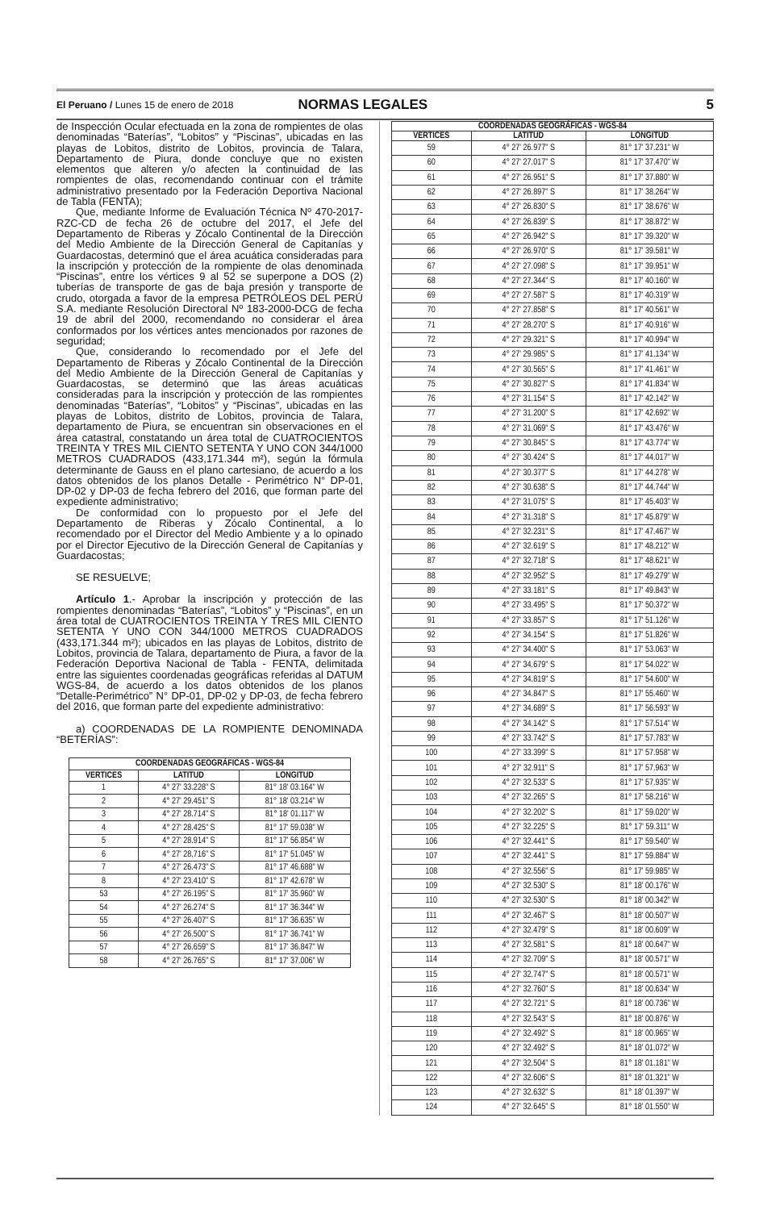El Peruano / Lunes 15 de enero de 2018 NORMAS LEGALES 5
de Inspección Ocular efectuada en la zona de rompientes de olas denominadas “Baterías”, “Lobitos” y “Piscinas”, ubicadas en las playas de Lobitos, distrito de Lobitos, provincia de Talara, Departamento de Piura, donde concluye que no existen elementos que alteren y/o afecten la continuidad de las rompientes de olas, recomendando continuar con el trámite administrativo presentado por la Federación Deportiva Nacional de Tabla (FENTA);
Que, mediante Informe de Evaluación Técnica Nº 470-2017-RZC-CD de fecha 26 de octubre del 2017, el Jefe del Departamento de Riberas y Zócalo Continental de la Dirección del Medio Ambiente de la Dirección General de Capitanías y Guardacostas, determinó que el área acuática consideradas para la inscripción y protección de la rompiente de olas denominada “Piscinas”, entre los vértices 9 al 52 se superpone a DOS (2) tuberías de transporte de gas de baja presión y transporte de crudo, otorgada a favor de la empresa PETRÓLEOS DEL PERÚ S.A. mediante Resolución Directoral Nº 183-2000-DCG de fecha 19 de abril del 2000, recomendando no considerar el área conformados por los vértices antes mencionados por razones de seguridad;
Que, considerando lo recomendado por el Jefe del Departamento de Riberas y Zócalo Continental de la Dirección del Medio Ambiente de la Dirección General de Capitanías y Guardacostas, se determinó que las áreas acuáticas consideradas para la inscripción y protección de las rompientes denominadas “Baterías”, “Lobitos” y “Piscinas”, ubicadas en las playas de Lobitos, distrito de Lobitos, provincia de Talara, departamento de Piura, se encuentran sin observaciones en el área catastral, constatando un área total de CUATROCIENTOS TREINTA Y TRES MIL CIENTO SETENTA Y UNO CON 344/1000 METROS CUADRADOS (433,171.344 m²), según la fórmula determinante de Gauss en el plano cartesiano, de acuerdo a los datos obtenidos de los planos Detalle - Perimétrico N° DP-01, DP-02 y DP-03 de fecha febrero del 2016, que forman parte del expediente administrativo;
De conformidad con lo propuesto por el Jefe del Departamento de Riberas y Zócalo Continental, a lo recomendado por el Director del Medio Ambiente y a lo opinado por el Director Ejecutivo de la Dirección General de Capitanías y Guardacostas;
SE RESUELVE;
Artículo 1.- Aprobar la inscripción y protección de las rompientes denominadas “Baterías”, “Lobitos” y “Piscinas”, en un área total de CUATROCIENTOS TREINTA Y TRES MIL CIENTO SETENTA Y UNO CON 344/1000 METROS CUADRADOS (433,171.344 m²); ubicados en las playas de Lobitos, distrito de Lobitos, provincia de Talara, departamento de Piura, a favor de la Federación Deportiva Nacional de Tabla - FENTA, delimitada entre las siguientes coordenadas geográficas referidas al DATUM WGS-84, de acuerdo a los datos obtenidos de los planos “Detalle-Perimétrico” N° DP-01, DP-02 y DP-03, de fecha febrero del 2016, que forman parte del expediente administrativo:
a) COORDENADAS DE LA ROMPIENTE DENOMINADA “BETERÍAS”:
| COORDENADAS GEOGRÁFICAS - WGS-84 | | |
| --- | --- | --- |
| VERTICES | LATITUD | LONGITUD |
| 1 | 4° 27' 33.228" S | 81° 18' 03.164" W |
| 2 | 4° 27' 29.451" S | 81° 18' 03.214" W |
| 3 | 4° 27' 28.714" S | 81° 18' 01.117" W |
| 4 | 4° 27' 28.425" S | 81° 17' 59.038" W |
| 5 | 4° 27' 28.914" S | 81° 17' 56.854" W |
| 6 | 4° 27' 28.716" S | 81° 17' 51.045" W |
| 7 | 4° 27' 26.473" S | 81° 17' 46.688" W |
| 8 | 4° 27' 23.410" S | 81° 17' 42.678" W |
| 53 | 4° 27' 26.195" S | 81° 17' 35.960" W |
| 54 | 4° 27' 26.274" S | 81° 17' 36.344" W |
| 55 | 4° 27' 26.407" S | 81° 17' 36.635" W |
| 56 | 4° 27' 26.500" S | 81° 17' 36.741" W |
| 57 | 4° 27' 26.659" S | 81° 17' 36.847" W |
| 58 | 4° 27' 26.765" S | 81° 17' 37.006" W |
| COORDENADAS GEOGRÁFICAS - WGS-84 | | |
| --- | --- | --- |
| VERTICES | LATITUD | LONGITUD |
| 59 | 4° 27' 26.977" S | 81° 17' 37.231" W |
| 60 | 4° 27' 27.017" S | 81° 17' 37.470" W |
| 61 | 4° 27' 26.951" S | 81° 17' 37.880" W |
| 62 | 4° 27' 26.897" S | 81° 17' 38.264" W |
| 63 | 4° 27' 26.830" S | 81° 17' 38.676" W |
| 64 | 4° 27' 26.839" S | 81° 17' 38.872" W |
| 65 | 4° 27' 26.942" S | 81° 17' 39.320" W |
| 66 | 4° 27' 26.970" S | 81° 17' 39.581" W |
| 67 | 4° 27' 27.098" S | 81° 17' 39.951" W |
| 68 | 4° 27' 27.344" S | 81° 17' 40.160" W |
| 69 | 4° 27' 27.587" S | 81° 17' 40.319" W |
| 70 | 4° 27' 27.858" S | 81° 17' 40.561" W |
| 71 | 4° 27' 28.270" S | 81° 17' 40.916" W |
| 72 | 4° 27' 29.321" S | 81° 17' 40.994" W |
| 73 | 4° 27' 29.985" S | 81° 17' 41.134" W |
| 74 | 4° 27' 30.565" S | 81° 17' 41.461" W |
| 75 | 4° 27' 30.827" S | 81° 17' 41.834" W |
| 76 | 4° 27' 31.154" S | 81° 17' 42.142" W |
| 77 | 4° 27' 31.200" S | 81° 17' 42.692" W |
| 78 | 4° 27' 31.069" S | 81° 17' 43.476" W |
| 79 | 4° 27' 30.845" S | 81° 17' 43.774" W |
| 80 | 4° 27' 30.424" S | 81° 17' 44.017" W |
| 81 | 4° 27' 30.377" S | 81° 17' 44.278" W |
| 82 | 4° 27' 30.638" S | 81° 17' 44.744" W |
| 83 | 4° 27' 31.075" S | 81° 17' 45.403" W |
| 84 | 4° 27' 31.318" S | 81° 17' 45.879" W |
| 85 | 4° 27' 32.231" S | 81° 17' 47.467" W |
| 86 | 4° 27' 32.619" S | 81° 17' 48.212" W |
| 87 | 4° 27' 32.718" S | 81° 17' 48.621" W |
| 88 | 4° 27' 32.952" S | 81° 17' 49.279" W |
| 89 | 4° 27' 33.181" S | 81° 17' 49.843" W |
| 90 | 4° 27' 33.495" S | 81° 17' 50.372" W |
| 91 | 4° 27' 33.857" S | 81° 17' 51.126" W |
| 92 | 4° 27' 34.154" S | 81° 17' 51.826" W |
| 93 | 4° 27' 34.400" S | 81° 17' 53.063" W |
| 94 | 4° 27' 34.679" S | 81° 17' 54.022" W |
| 95 | 4° 27' 34.819" S | 81° 17' 54.600" W |
| 96 | 4° 27' 34.847" S | 81° 17' 55.460" W |
| 97 | 4° 27' 34.689" S | 81° 17' 56.593" W |
| 98 | 4° 27' 34.142" S | 81° 17' 57.514" W |
| 99 | 4° 27' 33.742" S | 81° 17' 57.783" W |
| 100 | 4° 27' 33.399" S | 81° 17' 57.958" W |
| 101 | 4° 27' 32.911" S | 81° 17' 57.963" W |
| 102 | 4° 27' 32.533" S | 81° 17' 57.935" W |
| 103 | 4° 27' 32.265" S | 81° 17' 58.216" W |
| 104 | 4° 27' 32.202" S | 81° 17' 59.020" W |
| 105 | 4° 27' 32.225" S | 81° 17' 59.311" W |
| 106 | 4° 27' 32.441" S | 81° 17' 59.540" W |
| 107 | 4° 27' 32.441" S | 81° 17' 59.884" W |
| 108 | 4° 27' 32.556" S | 81° 17' 59.985" W |
| 109 | 4° 27' 32.530" S | 81° 18' 00.176" W |
| 110 | 4° 27' 32.530" S | 81° 18' 00.342" W |
| 111 | 4° 27' 32.467" S | 81° 18' 00.507" W |
| 112 | 4° 27' 32.479" S | 81° 18' 00.609" W |
| 113 | 4° 27' 32.581" S | 81° 18' 00.647" W |
| 114 | 4° 27' 32.709" S | 81° 18' 00.571" W |
| 115 | 4° 27' 32.747" S | 81° 18' 00.571" W |
| 116 | 4° 27' 32.760" S | 81° 18' 00.634" W |
| 117 | 4° 27' 32.721" S | 81° 18' 00.736" W |
| 118 | 4° 27' 32.543" S | 81° 18' 00.876" W |
| 119 | 4° 27' 32.492" S | 81° 18' 00.965" W |
| 120 | 4° 27' 32.492" S | 81° 18' 01.072" W |
| 121 | 4° 27' 32.504" S | 81° 18' 01.181" W |
| 122 | 4° 27' 32.606" S | 81° 18' 01.321" W |
| 123 | 4° 27' 32.632" S | 81° 18' 01.397" W |
| 124 | 4° 27' 32.645" S | 81° 18' 01.550" W |